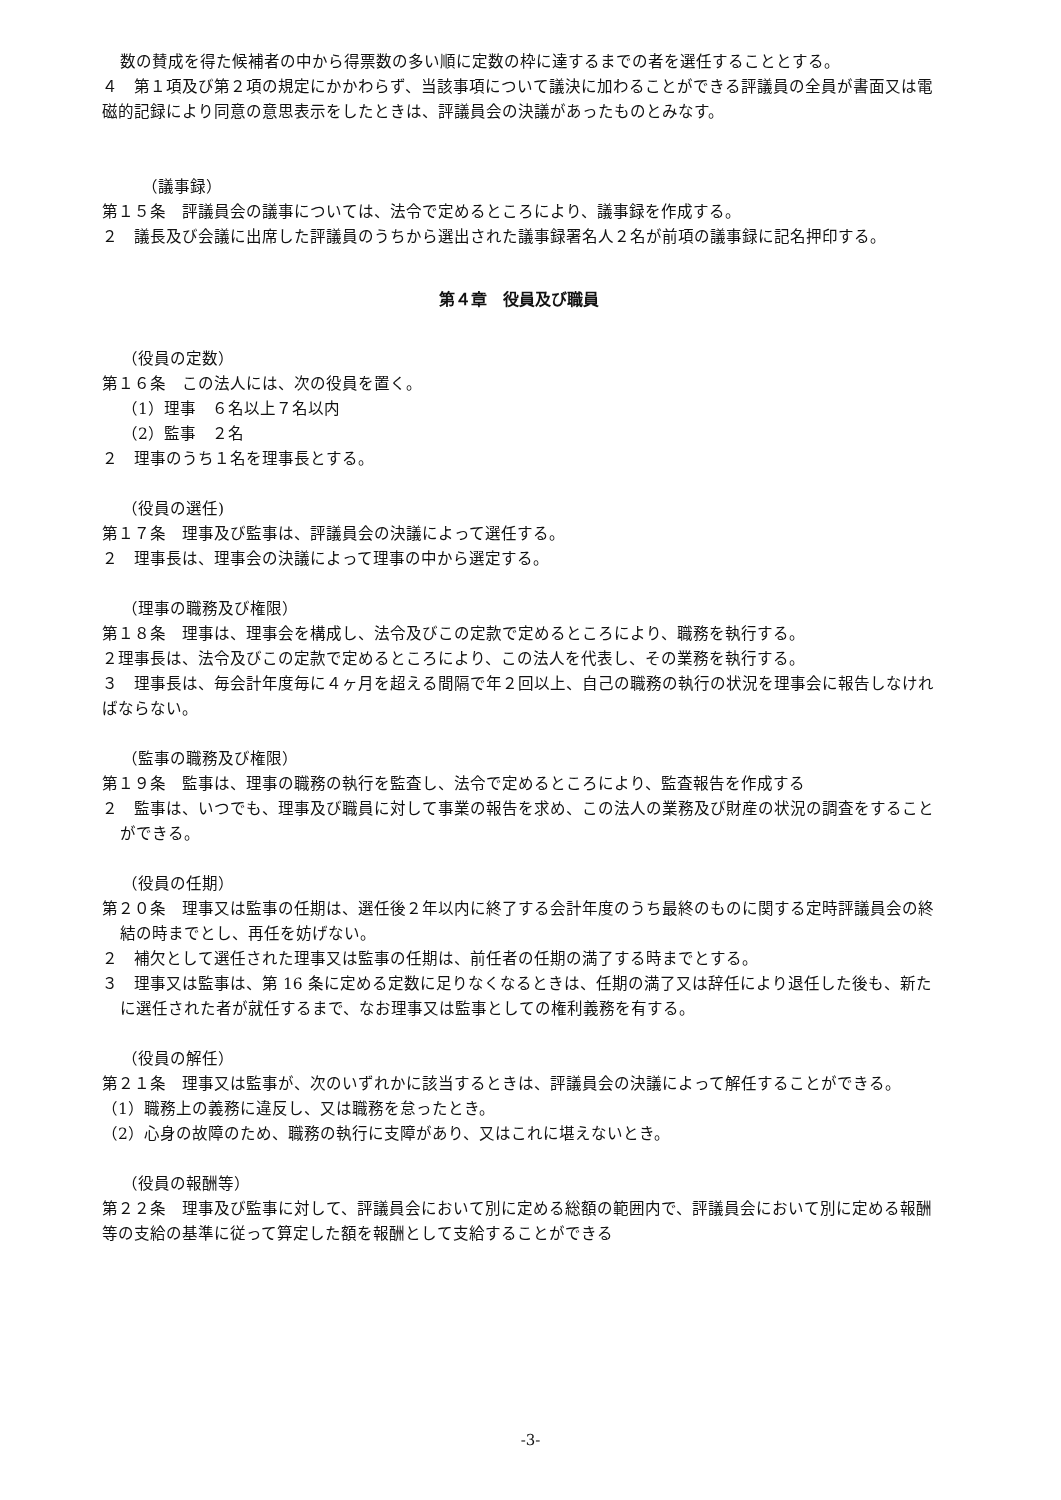数の賛成を得た候補者の中から得票数の多い順に定数の枠に達するまでの者を選任することとする。
４　第１項及び第２項の規定にかかわらず、当該事項について議決に加わることができる評議員の全員が書面又は電磁的記録により同意の意思表示をしたときは、評議員会の決議があったものとみなす。
（議事録）
第１５条　評議員会の議事については、法令で定めるところにより、議事録を作成する。
２　議長及び会議に出席した評議員のうちから選出された議事録署名人２名が前項の議事録に記名押印する。
第４章　役員及び職員
（役員の定数）
第１６条　この法人には、次の役員を置く。
（1）理事　６名以上７名以内
（2）監事　２名
２　理事のうち１名を理事長とする。
（役員の選任)
第１７条　理事及び監事は、評議員会の決議によって選任する。
２　理事長は、理事会の決議によって理事の中から選定する。
（理事の職務及び権限）
第１８条　理事は、理事会を構成し、法令及びこの定款で定めるところにより、職務を執行する。
２理事長は、法令及びこの定款で定めるところにより、この法人を代表し、その業務を執行する。
３　理事長は、毎会計年度毎に４ヶ月を超える間隔で年２回以上、自己の職務の執行の状況を理事会に報告しなければならない。
（監事の職務及び権限）
第１９条　監事は、理事の職務の執行を監査し、法令で定めるところにより、監査報告を作成する
２　監事は、いつでも、理事及び職員に対して事業の報告を求め、この法人の業務及び財産の状況の調査をすることができる。
（役員の任期）
第２０条　理事又は監事の任期は、選任後２年以内に終了する会計年度のうち最終のものに関する定時評議員会の終結の時までとし、再任を妨げない。
２　補欠として選任された理事又は監事の任期は、前任者の任期の満了する時までとする。
３　理事又は監事は、第 16 条に定める定数に足りなくなるときは、任期の満了又は辞任により退任した後も、新たに選任された者が就任するまで、なお理事又は監事としての権利義務を有する。
（役員の解任）
第２１条　理事又は監事が、次のいずれかに該当するときは、評議員会の決議によって解任することができる。
（1）職務上の義務に違反し、又は職務を怠ったとき。
（2）心身の故障のため、職務の執行に支障があり、又はこれに堪えないとき。
（役員の報酬等）
第２２条　理事及び監事に対して、評議員会において別に定める総額の範囲内で、評議員会において別に定める報酬等の支給の基準に従って算定した額を報酬として支給することができる
-3-